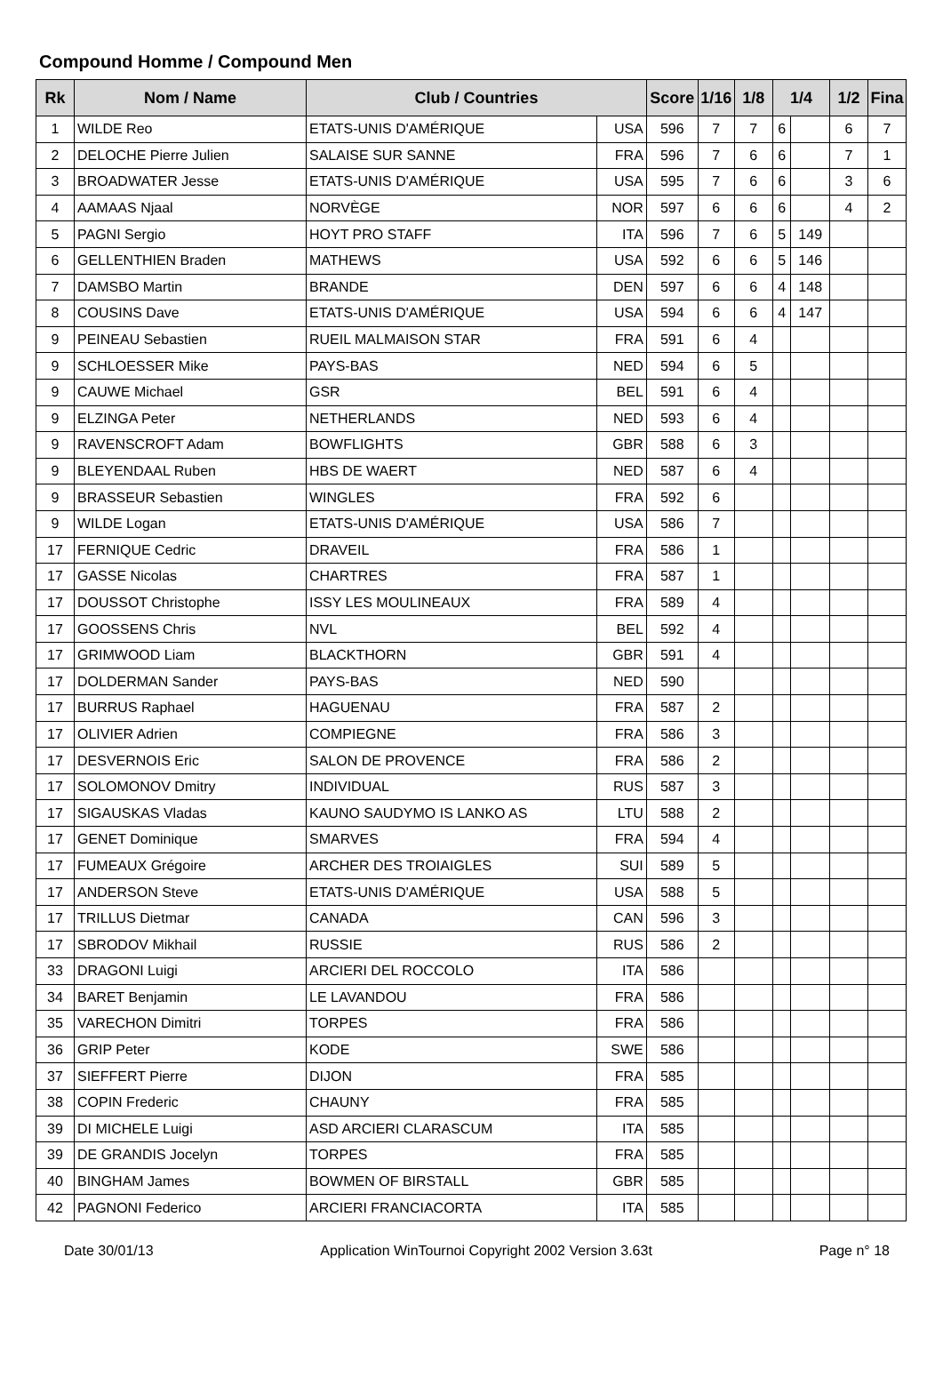Compound Homme / Compound Men
| Rk | Nom / Name | Club / Countries | | Score | 1/16 | 1/8 | 1/4 | | 1/2 | Fina |
| --- | --- | --- | --- | --- | --- | --- | --- | --- | --- | --- |
| 1 | WILDE Reo | ETATS-UNIS D'AMÉRIQUE | USA | 596 | 7 | 7 | 6 | | 6 | 7 |
| 2 | DELOCHE Pierre Julien | SALAISE SUR SANNE | FRA | 596 | 7 | 6 | 6 | | 7 | 1 |
| 3 | BROADWATER Jesse | ETATS-UNIS D'AMÉRIQUE | USA | 595 | 7 | 6 | 6 | | 3 | 6 |
| 4 | AAMAAS Njaal | NORVÈGE | NOR | 597 | 6 | 6 | 6 | | 4 | 2 |
| 5 | PAGNI Sergio | HOYT PRO STAFF | ITA | 596 | 7 | 6 | 5 | 149 | | |
| 6 | GELLENTHIEN Braden | MATHEWS | USA | 592 | 6 | 6 | 5 | 146 | | |
| 7 | DAMSBO Martin | BRANDE | DEN | 597 | 6 | 6 | 4 | 148 | | |
| 8 | COUSINS Dave | ETATS-UNIS D'AMÉRIQUE | USA | 594 | 6 | 6 | 4 | 147 | | |
| 9 | PEINEAU Sebastien | RUEIL MALMAISON STAR | FRA | 591 | 6 | 4 | | | | |
| 9 | SCHLOESSER Mike | PAYS-BAS | NED | 594 | 6 | 5 | | | | |
| 9 | CAUWE Michael | GSR | BEL | 591 | 6 | 4 | | | | |
| 9 | ELZINGA Peter | NETHERLANDS | NED | 593 | 6 | 4 | | | | |
| 9 | RAVENSCROFT Adam | BOWFLIGHTS | GBR | 588 | 6 | 3 | | | | |
| 9 | BLEYENDAAL Ruben | HBS DE WAERT | NED | 587 | 6 | 4 | | | | |
| 9 | BRASSEUR Sebastien | WINGLES | FRA | 592 | 6 | | | | | |
| 9 | WILDE Logan | ETATS-UNIS D'AMÉRIQUE | USA | 586 | 7 | | | | | |
| 17 | FERNIQUE Cedric | DRAVEIL | FRA | 586 | 1 | | | | | |
| 17 | GASSE Nicolas | CHARTRES | FRA | 587 | 1 | | | | | |
| 17 | DOUSSOT Christophe | ISSY LES MOULINEAUX | FRA | 589 | 4 | | | | | |
| 17 | GOOSSENS Chris | NVL | BEL | 592 | 4 | | | | | |
| 17 | GRIMWOOD Liam | BLACKTHORN | GBR | 591 | 4 | | | | | |
| 17 | DOLDERMAN Sander | PAYS-BAS | NED | 590 | | | | | | |
| 17 | BURRUS Raphael | HAGUENAU | FRA | 587 | 2 | | | | | |
| 17 | OLIVIER Adrien | COMPIEGNE | FRA | 586 | 3 | | | | | |
| 17 | DESVERNOIS Eric | SALON DE PROVENCE | FRA | 586 | 2 | | | | | |
| 17 | SOLOMONOV Dmitry | INDIVIDUAL | RUS | 587 | 3 | | | | | |
| 17 | SIGAUSKAS Vladas | KAUNO SAUDYMO IS LANKO AS | LTU | 588 | 2 | | | | | |
| 17 | GENET Dominique | SMARVES | FRA | 594 | 4 | | | | | |
| 17 | FUMEAUX Grégoire | ARCHER DES TROIAIGLES | SUI | 589 | 5 | | | | | |
| 17 | ANDERSON Steve | ETATS-UNIS D'AMÉRIQUE | USA | 588 | 5 | | | | | |
| 17 | TRILLUS Dietmar | CANADA | CAN | 596 | 3 | | | | | |
| 17 | SBRODOV Mikhail | RUSSIE | RUS | 586 | 2 | | | | | |
| 33 | DRAGONI Luigi | ARCIERI DEL ROCCOLO | ITA | 586 | | | | | | |
| 34 | BARET Benjamin | LE LAVANDOU | FRA | 586 | | | | | | |
| 35 | VARECHON Dimitri | TORPES | FRA | 586 | | | | | | |
| 36 | GRIP Peter | KODE | SWE | 586 | | | | | | |
| 37 | SIEFFERT Pierre | DIJON | FRA | 585 | | | | | | |
| 38 | COPIN Frederic | CHAUNY | FRA | 585 | | | | | | |
| 39 | DI MICHELE Luigi | ASD ARCIERI CLARASCUM | ITA | 585 | | | | | | |
| 39 | DE GRANDIS Jocelyn | TORPES | FRA | 585 | | | | | | |
| 40 | BINGHAM James | BOWMEN OF BIRSTALL | GBR | 585 | | | | | | |
| 42 | PAGNONI Federico | ARCIERI FRANCIACORTA | ITA | 585 | | | | | | |
Date 30/01/13 Application WinTournoi Copyright 2002 Version 3.63t Page n° 18